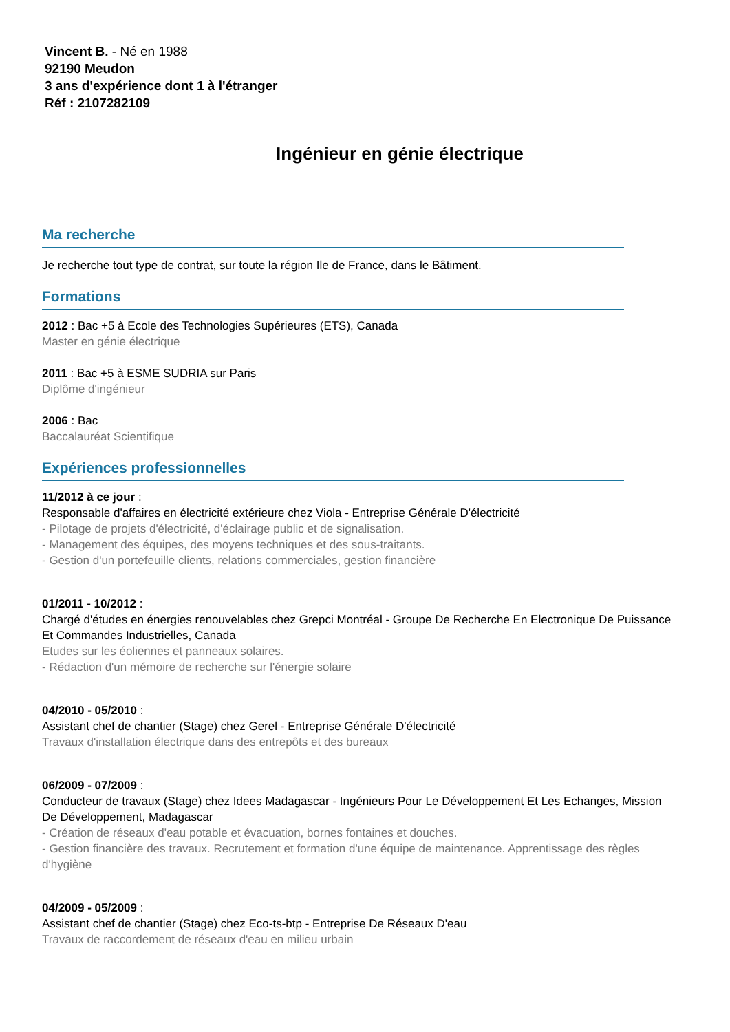Vincent B. - Né en 1988
92190 Meudon
3 ans d'expérience dont 1 à l'étranger
Réf : 2107282109
Ingénieur en génie électrique
Ma recherche
Je recherche tout type de contrat, sur toute la région Ile de France, dans le Bâtiment.
Formations
2012 : Bac +5 à Ecole des Technologies Supérieures (ETS), Canada
Master en génie électrique
2011 : Bac +5 à ESME SUDRIA sur Paris
Diplôme d'ingénieur
2006 : Bac
Baccalauréat Scientifique
Expériences professionnelles
11/2012 à ce jour :
Responsable d'affaires en électricité extérieure chez Viola - Entreprise Générale D'électricité
- Pilotage de projets d'électricité, d'éclairage public et de signalisation.
- Management des équipes, des moyens techniques et des sous-traitants.
- Gestion d'un portefeuille clients, relations commerciales, gestion financière
01/2011 - 10/2012 :
Chargé d'études en énergies renouvelables chez Grepci Montréal - Groupe De Recherche En Electronique De Puissance Et Commandes Industrielles, Canada
Etudes sur les éoliennes et panneaux solaires.
- Rédaction d'un mémoire de recherche sur l'énergie solaire
04/2010 - 05/2010 :
Assistant chef de chantier (Stage) chez Gerel - Entreprise Générale D'électricité
Travaux d'installation électrique dans des entrepôts et des bureaux
06/2009 - 07/2009 :
Conducteur de travaux (Stage) chez Idees Madagascar - Ingénieurs Pour Le Développement Et Les Echanges, Mission De Développement, Madagascar
- Création de réseaux d'eau potable et évacuation, bornes fontaines et douches.
- Gestion financière des travaux. Recrutement et formation d'une équipe de maintenance. Apprentissage des règles d'hygiène
04/2009 - 05/2009 :
Assistant chef de chantier (Stage) chez Eco-ts-btp - Entreprise De Réseaux D'eau
Travaux de raccordement de réseaux d'eau en milieu urbain